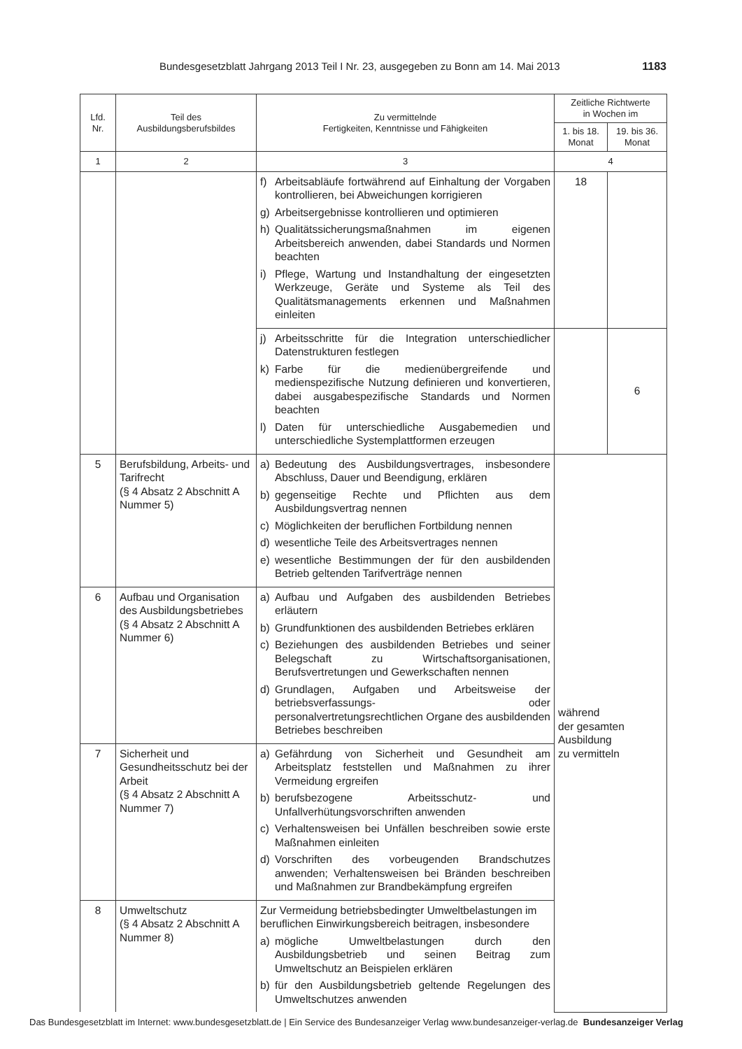Bundesgesetzblatt Jahrgang 2013 Teil I Nr. 23, ausgegeben zu Bonn am 14. Mai 2013 1183
| Lfd. Nr. | Teil des Ausbildungsberufsbildes | Zu vermittelnde Fertigkeiten, Kenntnisse und Fähigkeiten | Zeitliche Richtwerte in Wochen im | |
| --- | --- | --- | --- | --- |
| | | | 1. bis 18. Monat | 19. bis 36. Monat |
| 1 | 2 | 3 | 4 | |
| | | f) Arbeitsabläufe fortwährend auf Einhaltung der Vorgaben kontrollieren, bei Abweichungen korrigieren g) Arbeitsergebnisse kontrollieren und optimieren h) Qualitätssicherungsmaßnahmen im eigenen Arbeitsbereich anwenden, dabei Standards und Normen beachten i) Pflege, Wartung und Instandhaltung der eingesetzten Werkzeuge, Geräte und Systeme als Teil des Qualitätsmanagements erkennen und Maßnahmen einleiten | 18 | |
| | | j) Arbeitsschritte für die Integration unterschiedlicher Datenstrukturen festlegen k) Farbe für die medienübergreifende und medienspezifische Nutzung definieren und konvertieren, dabei ausgabespezifische Standards und Normen beachten l) Daten für unterschiedliche Ausgabemedien und unterschiedliche Systemplattformen erzeugen | | 6 |
| 5 | Berufsbildung, Arbeits- und Tarifrecht (§ 4 Absatz 2 Abschnitt A Nummer 5) | a) Bedeutung des Ausbildungsvertrages, insbesondere Abschluss, Dauer und Beendigung, erklären b) gegenseitige Rechte und Pflichten aus dem Ausbildungsvertrag nennen c) Möglichkeiten der beruflichen Fortbildung nennen d) wesentliche Teile des Arbeitsvertrages nennen e) wesentliche Bestimmungen der für den ausbildenden Betrieb geltenden Tarifverträge nennen | während der gesamten Ausbildung zu vermitteln | |
| 6 | Aufbau und Organisation des Ausbildungsbetriebes (§ 4 Absatz 2 Abschnitt A Nummer 6) | a) Aufbau und Aufgaben des ausbildenden Betriebes erläutern b) Grundfunktionen des ausbildenden Betriebes erklären c) Beziehungen des ausbildenden Betriebes und seiner Belegschaft zu Wirtschaftsorganisationen, Berufsvertretungen und Gewerkschaften nennen d) Grundlagen, Aufgaben und Arbeitsweise der betriebsverfassungs- oder personalvertretungsrechtlichen Organe des ausbildenden Betriebes beschreiben | | |
| 7 | Sicherheit und Gesundheitsschutz bei der Arbeit (§ 4 Absatz 2 Abschnitt A Nummer 7) | a) Gefährdung von Sicherheit und Gesundheit am Arbeitsplatz feststellen und Maßnahmen zu ihrer Vermeidung ergreifen b) berufsbezogene Arbeitsschutz- und Unfallverhütungsvorschriften anwenden c) Verhaltensweisen bei Unfällen beschreiben sowie erste Maßnahmen einleiten d) Vorschriften des vorbeugenden Brandschutzes anwenden; Verhaltensweisen bei Bränden beschreiben und Maßnahmen zur Brandbekämpfung ergreifen | | |
| 8 | Umweltschutz (§ 4 Absatz 2 Abschnitt A Nummer 8) | Zur Vermeidung betriebsbedingter Umweltbelastungen im beruflichen Einwirkungsbereich beitragen, insbesondere a) mögliche Umweltbelastungen durch den Ausbildungsbetrieb und seinen Beitrag zum Umweltschutz an Beispielen erklären b) für den Ausbildungsbetrieb geltende Regelungen des Umweltschutzes anwenden | | |
Das Bundesgesetzblatt im Internet: www.bundesgesetzblatt.de | Ein Service des Bundesanzeiger Verlag www.bundesanzeiger-verlag.de Bundesanzeiger Verlag